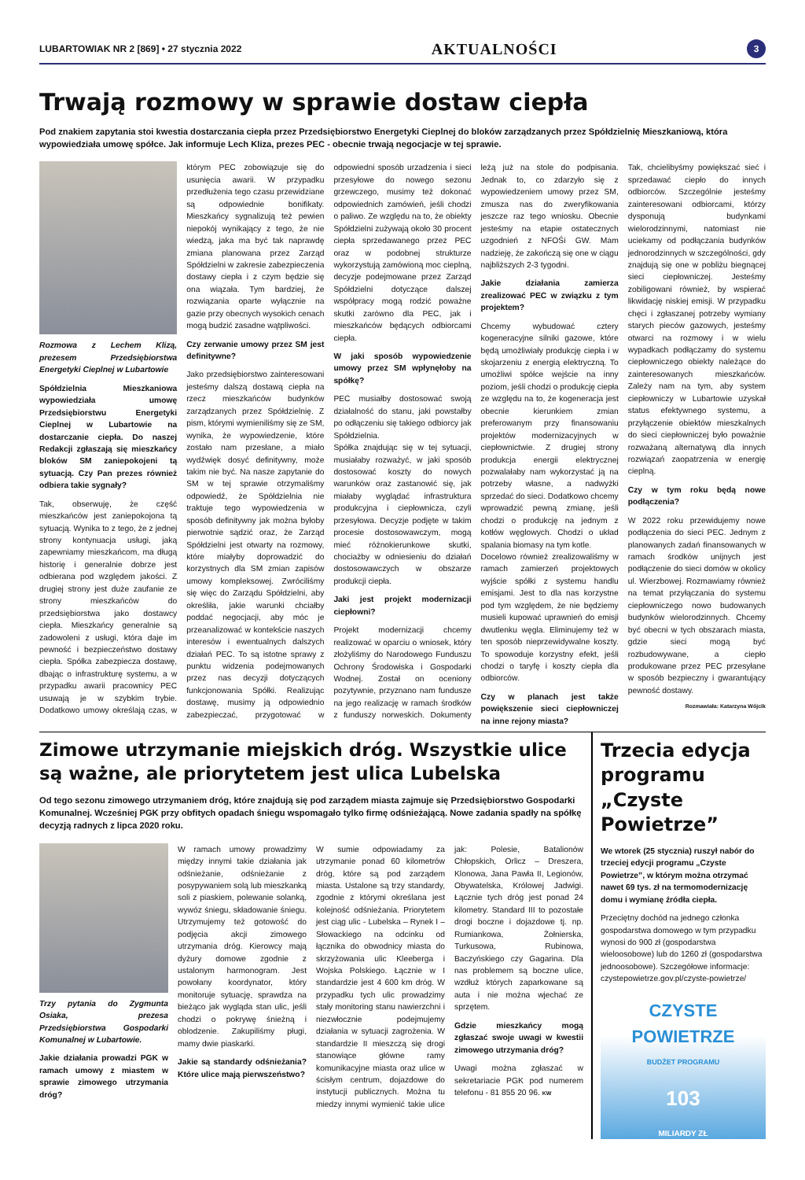LUBARTOWIAK NR 2 [869] • 27 stycznia 2022 AKTUALNOŚCI 3
Trwają rozmowy w sprawie dostaw ciepła
Pod znakiem zapytania stoi kwestia dostarczania ciepła przez Przedsiębiorstwo Energetyki Cieplnej do bloków zarządzanych przez Spółdzielnię Mieszkaniową, która wypowiedziała umowę spółce. Jak informuje Lech Kliza, prezes PEC - obecnie trwają negocjacje w tej sprawie.
Rozmowa z Lechem Klizą, prezesem Przedsiębiorstwa Energetyki Cieplnej w Lubartowie
Spółdzielnia Mieszkaniowa wypowiedziała umowę Przedsiębiorstwu Energetyki Cieplnej w Lubartowie na dostarczanie ciepła. Do naszej Redakcji zgłaszają się mieszkańcy bloków SM zaniepokojeni tą sytuacją. Czy Pan prezes również odbiera takie sygnały?
Tak, obserwuję, że część mieszkańców jest zaniepokojona tą sytuacją. Wynika to z tego, że z jednej strony kontynuacja usługi, jaką zapewniamy mieszkańcom, ma długą historię i generalnie dobrze jest odbierana pod względem jakości. Z drugiej strony jest duże zaufanie ze strony mieszkańców do przedsiębiorstwa jako dostawcy ciepła. Mieszkańcy generalnie są zadowoleni z usługi, która daje im pewność i bezpieczeństwo dostawy ciepła. Spółka zabezpiecza dostawę, dbając o infrastrukturę systemu, a w przypadku awarii pracownicy PEC usuwają je w szybkim trybie. Dodatkowo umowy określają czas, w którym PEC zobowiązuje się do usunięcia awarii. W przypadku przedłużenia tego czasu przewidziane są odpowiednie bonifikaty. Mieszkańcy sygnalizują też pewien niepokój wynikający z tego, że nie wiedzą, jaka ma być tak naprawdę zmiana planowana przez Zarząd Spółdzielni w zakresie zabezpieczenia dostawy ciepła i z czym będzie się ona wiązała. Tym bardziej, że rozwiązania oparte wyłącznie na gazie przy obecnych wysokich cenach mogą budzić zasadne wątpliwości.
Czy zerwanie umowy przez SM jest definitywne?
Jako przedsiębiorstwo zainteresowani jesteśmy dalszą dostawą ciepła na rzecz mieszkańców budynków zarządzanych przez Spółdzielnię. Z pism, którymi wymieniliśmy się ze SM, wynika, że wypowiedzenie, które zostało nam przesłane, a miało wydźwięk dosyć definitywny, może takim nie być. Na nasze zapytanie do SM w tej sprawie otrzymaliśmy odpowiedź, że Spółdzielnia nie traktuje tego wypowiedzenia w sposób definitywny jak można byłoby pierwotnie sądzić oraz, że Zarząd Spółdzielni jest otwarty na rozmowy, które miałyby doprowadzić do korzystnych dla SM zmian zapisów umowy kompleksowej. Zwróciliśmy się więc do Zarządu Spółdzielni, aby określiła, jakie warunki chciałby poddać negocjacji, aby móc je przeanalizować w kontekście naszych interesów i ewentualnych dalszych działań PEC. To są istotne sprawy z punktu widzenia podejmowanych przez nas decyzji dotyczących funkcjonowania Spółki. Realizując dostawę, musimy ją odpowiednio zabezpieczać, przygotować w odpowiedni sposób urzadzenia i sieci przesyłowe do nowego sezonu grzewczego, musimy też dokonać odpowiednich zamówień, jeśli chodzi o paliwo. Ze względu na to, że obiekty Spółdzielni zużywają około 30 procent ciepła sprzedawanego przez PEC oraz w podobnej strukturze wykorzystują zamówioną moc cieplną, decyzje podejmowane przez Zarząd Spółdzielni dotyczące dalszej współpracy mogą rodzić poważne skutki zarówno dla PEC, jak i mieszkańców będących odbiorcami ciepła.
W jaki sposób wypowiedzenie umowy przez SM wpłynęłoby na spółkę?
PEC musiałby dostosować swoją działalność do stanu, jaki powstałby po odłączeniu się takiego odbiorcy jak Spółdzielnia.
Spółka znajdując się w tej sytuacji, musiałaby rozważyć, w jaki sposób dostosować koszty do nowych warunków oraz zastanowić się, jak miałaby wyglądać infrastruktura produkcyjna i ciepłownicza, czyli przesyłowa. Decyzje podjęte w takim procesie dostosowawczym, mogą mieć różnokierunkowe skutki, chociażby w odniesieniu do działań dostosowawczych w obszarze produkcji ciepła.
Jaki jest projekt modernizacji ciepłowni?
Projekt modernizacji chcemy realizować w oparciu o wniosek, który złożyliśmy do Narodowego Funduszu Ochrony Środowiska i Gospodarki Wodnej. Został on oceniony pozytywnie, przyznano nam fundusze na jego realizację w ramach środków z funduszy norweskich. Dokumenty leżą już na stole do podpisania. Jednak to, co zdarzyło się z wypowiedzeniem umowy przez SM, zmusza nas do zweryfikowania jeszcze raz tego wniosku. Obecnie jesteśmy na etapie ostatecznych uzgodnień z NFOŚi GW. Mam nadzieję, że zakończą się one w ciągu najbliższych 2-3 tygodni.
Jakie działania zamierza zrealizować PEC w związku z tym projektem?
Chcemy wybudować cztery kogeneracyjne silniki gazowe, które będą umożliwiały produkcję ciepła i w skojarzeniu z energią elektryczną. To umożliwi spółce wejście na inny poziom, jeśli chodzi o produkcję ciepła ze względu na to, że kogeneracja jest obecnie kierunkiem zmian preferowanym przy finansowaniu projektów modernizacyjnych w ciepłownictwie. Z drugiej strony produkcja energii elektrycznej pozwalałaby nam wykorzystać ją na potrzeby własne, a nadwyżki sprzedać do sieci. Dodatkowo chcemy wprowadzić pewną zmianę, jeśli chodzi o produkcję na jednym z kotłów węglowych. Chodzi o układ spalania biomasy na tym kotle.
Docelowo również zrealizowaliśmy w ramach zamierzeń projektowych wyjście spółki z systemu handlu emisjami. Jest to dla nas korzystne pod tym względem, że nie będziemy musieli kupować uprawnień do emisji dwutlenku węgla. Eliminujemy też w ten sposób nieprzewidywalne koszty. To spowoduje korzystny efekt, jeśli chodzi o taryfę i koszty ciepła dla odbiorców.
Czy w planach jest także powiększenie sieci ciepłowniczej na inne rejony miasta?
Tak, chcielibyśmy powiększać sieć i sprzedawać ciepło do innych odbiorców. Szczególnie jesteśmy zainteresowani odbiorcami, którzy dysponują budynkami wielorodzinnymi, natomiast nie uciekamy od podłączania budynków jednorodzinnych w szczególności, gdy znajdują się one w pobliżu biegnącej sieci ciepłowniczej. Jesteśmy zobiligowani również, by wspierać likwidację niskiej emisji. W przypadku chęci i zgłaszanej potrzeby wymiany starych pieców gazowych, jesteśmy otwarci na rozmowy i w wielu wypadkach podłączamy do systemu ciepłowniczego obiekty należące do zainteresowanych mieszkańców. Zależy nam na tym, aby system ciepłowniczy w Lubartowie uzyskał status efektywnego systemu, a przyłączenie obiektów mieszkalnych do sieci ciepłowniczej było poważnie rozważaną alternatywą dla innych rozwiązań zaopatrzenia w energię cieplną.
Czy w tym roku będą nowe podłączenia?
W 2022 roku przewidujemy nowe podłączenia do sieci PEC. Jednym z planowanych zadań finansowanych w ramach środków unijnych jest podłączenie do sieci domów w okolicy ul. Wierzbowej. Rozmawiamy również na temat przyłączania do systemu ciepłowniczego nowo budowanych budynków wielorodzinnych. Chcemy być obecni w tych obszarach miasta, gdzie sieci mogą być rozbudowywane, a ciepło produkowane przez PEC przesyłane w sposób bezpieczny i gwarantujący pewność dostawy.
Rozmawiała: Katarzyna Wójcik
Zimowe utrzymanie miejskich dróg. Wszystkie ulice są ważne, ale priorytetem jest ulica Lubelska
Od tego sezonu zimowego utrzymaniem dróg, które znajdują się pod zarządem miasta zajmuje się Przedsiębiorstwo Gospodarki Komunalnej. Wcześniej PGK przy obfitych opadach śniegu wspomagało tylko firmę odśnieżającą. Nowe zadania spadły na spółkę decyzją radnych z lipca 2020 roku.
Trzy pytania do Zygmunta Osiaka, prezesa Przedsiębiorstwa Gospodarki Komunalnej w Lubartowie.
Jakie działania prowadzi PGK w ramach umowy z miastem w sprawie zimowego utrzymania dróg?
W ramach umowy prowadzimy między innymi takie działania jak odśnieżanie, odśnieżanie z posypywaniem solą lub mieszkanką soli z piaskiem, polewanie solanką, wywóz śniegu, składowanie śniegu. Utrzymujemy też gotowość do podjęcia akcji zimowego utrzymania dróg. Kierowcy mają dyżury domowe zgodnie z ustalonym harmonogram. Jest powołany koordynator, który monitoruje sytuację, sprawdza na bieżąco jak wygląda stan ulic, jeśli chodzi o pokrywę śnieżną i oblodzenie. Zakupiliśmy pługi, mamy dwie piaskarki.
Jakie są standardy odśnieżania? Które ulice mają pierwszeństwo?
W sumie odpowiadamy za utrzymanie ponad 60 kilometrów dróg, które są pod zarządem miasta. Ustalone są trzy standardy, zgodnie z którymi określana jest kolejność odśnieżania. Priorytetem jest ciąg ulic - Lubelska – Rynek I – Słowackiego na odcinku od łącznika do obwodnicy miasta do skrzyżowania ulic Kleeberga i Wojska Polskiego. Łącznie w I standardzie jest 4 600 km dróg. W przypadku tych ulic prowadzimy stały monitoring stanu nawierzchni i niezwłocznie podejmujemy działania w sytuacji zagrożenia. W standardzie II mieszczą się drogi stanowiące główne ramy komunikacyjne miasta oraz ulice w ścisłym centrum, dojazdowe do instytucji publicznych. Można tu miedzy innymi wymienić takie ulice jak: Polesie, Batalionów Chłopskich, Orlicz – Dreszera, Klonowa, Jana Pawła II, Legionów, Obywatelska, Królowej Jadwigi. Łącznie tych dróg jest ponad 24 kilometry. Standard III to pozostałe drogi boczne i dojazdowe tj. np. Rumiankowa, Żołnierska, Turkusowa, Rubinowa, Baczyńskiego czy Gagarina. Dla nas problemem są boczne ulice, wzdłuż których zaparkowane są auta i nie można wjechać ze sprzętem.
Gdzie mieszkańcy mogą zgłaszać swoje uwagi w kwestii zimowego utrzymania dróg?
Uwagi można zgłaszać w sekretariacie PGK pod numerem telefonu - 81 855 20 96. KW
Trzecia edycja programu „Czyste Powietrze”
We wtorek (25 stycznia) ruszył nabór do trzeciej edycji programu „Czyste Powietrze”, w którym można otrzymać nawet 69 tys. zł na termomodernizację domu i wymianę źródła ciepła.
Przeciętny dochód na jednego członka gospodarstwa domowego w tym przypadku wynosi do 900 zł (gospodarstwa wieloosobowe) lub do 1260 zł (gospodarstwa jednoosobowe). Szczegółowe informacje: czystepowietrze.gov.pl/czyste-powietrze/
CZYSTE POWIETRZE
BUDŻET PROGRAMU
103
MILIARDY ZŁ